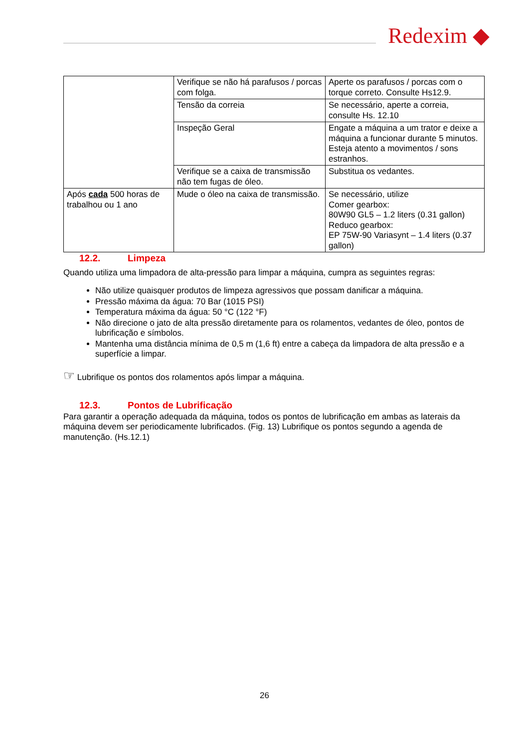Redexim ◆
| | Verifique se não há parafusos / porcas com folga. | Aperte os parafusos / porcas com o torque correto. Consulte Hs12.9. |
| | Tensão da correia | Se necessário, aperte a correia, consulte Hs. 12.10 |
| | Inspeção Geral | Engate a máquina a um trator e deixe a máquina a funcionar durante 5 minutos. Esteja atento a movimentos / sons estranhos. |
| | Verifique se a caixa de transmissão não tem fugas de óleo. | Substitua os vedantes. |
| Após cada 500 horas de trabalhou ou 1 ano | Mude o óleo na caixa de transmissão. | Se necessário, utilize Comer gearbox: 80W90 GL5 – 1.2 liters (0.31 gallon) Reduco gearbox: EP 75W-90 Variasynt – 1.4 liters (0.37 gallon) |
12.2. Limpeza
Quando utiliza uma limpadora de alta-pressão para limpar a máquina, cumpra as seguintes regras:
Não utilize quaisquer produtos de limpeza agressivos que possam danificar a máquina.
Pressão máxima da água: 70 Bar (1015 PSI)
Temperatura máxima da água: 50 °C (122 °F)
Não direcione o jato de alta pressão diretamente para os rolamentos, vedantes de óleo, pontos de lubrificação e símbolos.
Mantenha uma distância mínima de 0,5 m (1,6 ft) entre a cabeça da limpadora de alta pressão e a superfície a limpar.
☞ Lubrifique os pontos dos rolamentos após limpar a máquina.
12.3. Pontos de Lubrificação
Para garantir a operação adequada da máquina, todos os pontos de lubrificação em ambas as laterais da máquina devem ser periodicamente lubrificados. (Fig. 13) Lubrifique os pontos segundo a agenda de manutenção. (Hs.12.1)
26